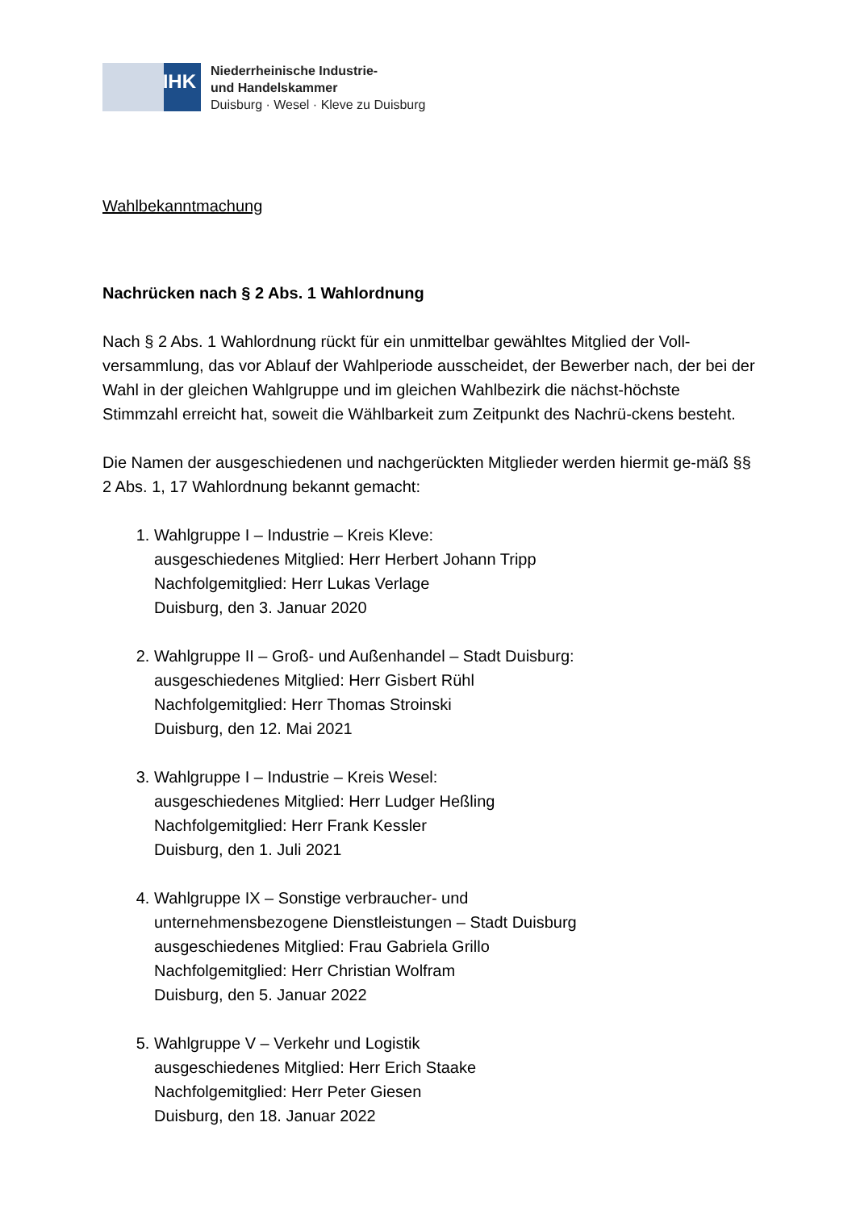IHK
Niederrheinische Industrie-
und Handelskammer
Duisburg · Wesel · Kleve zu Duisburg
Wahlbekanntmachung
Nachrücken nach § 2 Abs. 1 Wahlordnung
Nach § 2 Abs. 1 Wahlordnung rückt für ein unmittelbar gewähltes Mitglied der Voll-versammlung, das vor Ablauf der Wahlperiode ausscheidet, der Bewerber nach, der bei der Wahl in der gleichen Wahlgruppe und im gleichen Wahlbezirk die nächst-höchste Stimmzahl erreicht hat, soweit die Wählbarkeit zum Zeitpunkt des Nachrü-ckens besteht.
Die Namen der ausgeschiedenen und nachgerückten Mitglieder werden hiermit ge-mäß §§ 2 Abs. 1, 17 Wahlordnung bekannt gemacht:
1. Wahlgruppe I – Industrie – Kreis Kleve:
ausgeschiedenes Mitglied: Herr Herbert Johann Tripp
Nachfolgemitglied: Herr Lukas Verlage
Duisburg, den 3. Januar 2020
2. Wahlgruppe II – Groß- und Außenhandel – Stadt Duisburg:
ausgeschiedenes Mitglied: Herr Gisbert Rühl
Nachfolgemitglied: Herr Thomas Stroinski
Duisburg, den 12. Mai 2021
3. Wahlgruppe I – Industrie – Kreis Wesel:
ausgeschiedenes Mitglied: Herr Ludger Heßling
Nachfolgemitglied: Herr Frank Kessler
Duisburg, den 1. Juli 2021
4. Wahlgruppe IX – Sonstige verbraucher- und
unternehmensbezogene Dienstleistungen – Stadt Duisburg
ausgeschiedenes Mitglied: Frau Gabriela Grillo
Nachfolgemitglied: Herr Christian Wolfram
Duisburg, den 5. Januar 2022
5. Wahlgruppe V – Verkehr und Logistik
ausgeschiedenes Mitglied: Herr Erich Staake
Nachfolgemitglied: Herr Peter Giesen
Duisburg, den 18. Januar 2022